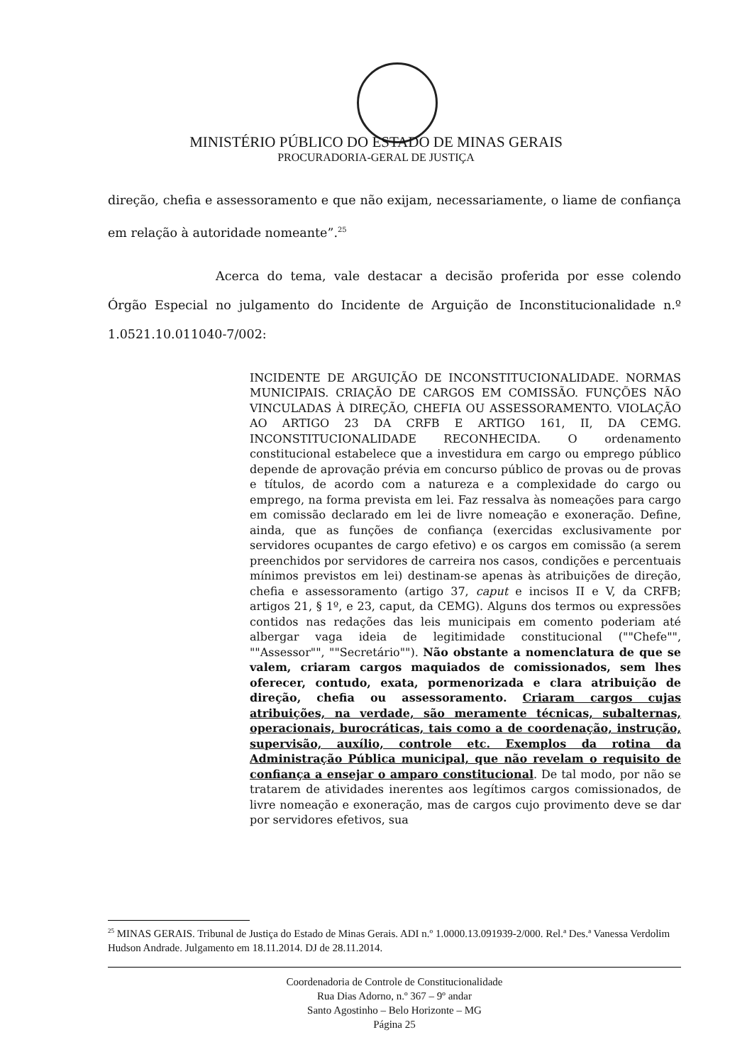MINISTÉRIO PÚBLICO DO ESTADO DE MINAS GERAIS
PROCURADORIA-GERAL DE JUSTIÇA
direção, chefia e assessoramento e que não exijam, necessariamente, o liame de confiança em relação à autoridade nomeante”.<sup>25</sup>
Acerca do tema, vale destacar a decisão proferida por esse colendo Órgão Especial no julgamento do Incidente de Arguição de Inconstitucionalidade n.º 1.0521.10.011040-7/002:
INCIDENTE DE ARGUIÇÃO DE INCONSTITUCIONALIDADE. NORMAS MUNICIPAIS. CRIAÇÃO DE CARGOS EM COMISSÃO. FUNÇÕES NÃO VINCULADAS À DIREÇÃO, CHEFIA OU ASSESSORAMENTO. VIOLAÇÃO AO ARTIGO 23 DA CRFB E ARTIGO 161, II, DA CEMG. INCONSTITUCIONALIDADE RECONHECIDA. O ordenamento constitucional estabelece que a investidura em cargo ou emprego público depende de aprovação prévia em concurso público de provas ou de provas e títulos, de acordo com a natureza e a complexidade do cargo ou emprego, na forma prevista em lei. Faz ressalva às nomeações para cargo em comissão declarado em lei de livre nomeação e exoneração. Define, ainda, que as funções de confiança (exercidas exclusivamente por servidores ocupantes de cargo efetivo) e os cargos em comissão (a serem preenchidos por servidores de carreira nos casos, condições e percentuais mínimos previstos em lei) destinam-se apenas às atribuições de direção, chefia e assessoramento (artigo 37, caput e incisos II e V, da CRFB; artigos 21, § 1º, e 23, caput, da CEMG). Alguns dos termos ou expressões contidos nas redações das leis municipais em comento poderiam até albergar vaga ideia de legitimidade constitucional (""Chefe"", ""Assessor"", ""Secretário""). Não obstante a nomenclatura de que se valem, criaram cargos maquiados de comissionados, sem lhes oferecer, contudo, exata, pormenorizada e clara atribuição de direção, chefia ou assessoramento. Criaram cargos cujas atribuições, na verdade, são meramente técnicas, subalternas, operacionais, burocráticas, tais como a de coordenação, instrução, supervisão, auxílio, controle etc. Exemplos da rotina da Administração Pública municipal, que não revelam o requisito de confiança a ensejar o amparo constitucional. De tal modo, por não se tratarem de atividades inerentes aos legítimos cargos comissionados, de livre nomeação e exoneração, mas de cargos cujo provimento deve se dar por servidores efetivos, sua
<sup>25</sup> MINAS GERAIS. Tribunal de Justiça do Estado de Minas Gerais. ADI n.º 1.0000.13.091939-2/000. Rel.ª Des.ª Vanessa Verdolim Hudson Andrade. Julgamento em 18.11.2014. DJ de 28.11.2014.
Coordenadoria de Controle de Constitucionalidade
Rua Dias Adorno, n.º 367 – 9º andar
Santo Agostinho – Belo Horizonte – MG
Página 25